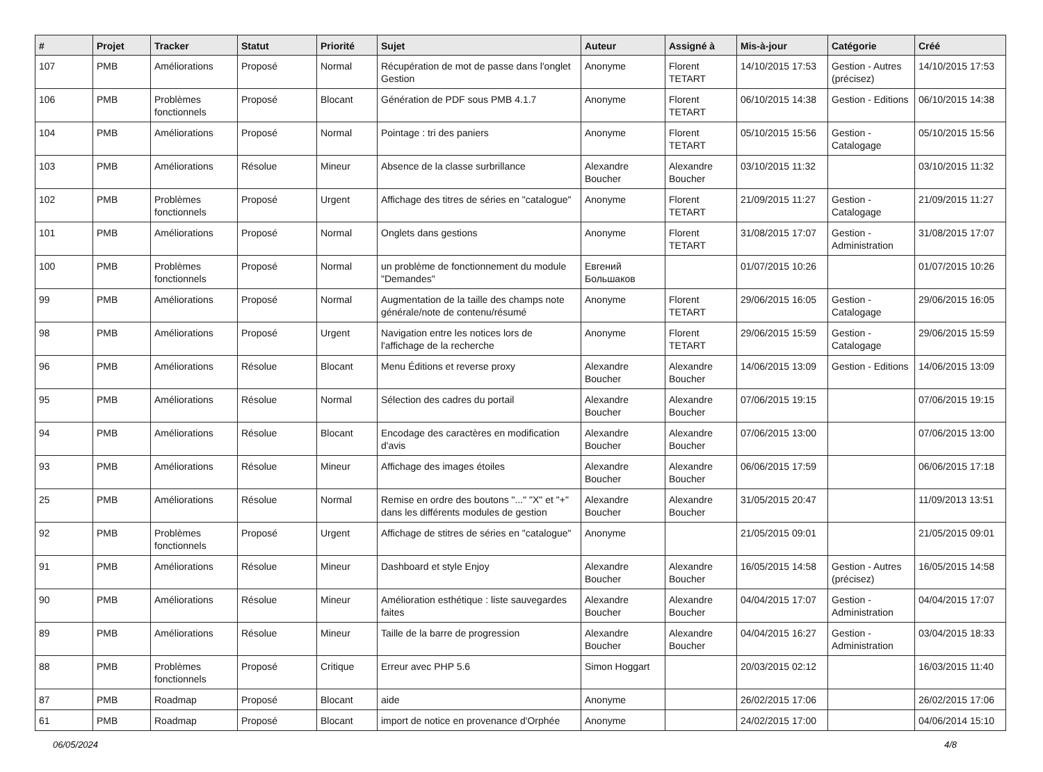| # | Projet | Tracker | Statut | Priorité | Sujet | Auteur | Assigné à | Mis-à-jour | Catégorie | Créé |
| --- | --- | --- | --- | --- | --- | --- | --- | --- | --- | --- |
| 107 | PMB | Améliorations | Proposé | Normal | Récupération de mot de passe dans l'onglet Gestion | Anonyme | Florent TETART | 14/10/2015 17:53 | Gestion - Autres (précisez) | 14/10/2015 17:53 |
| 106 | PMB | Problèmes fonctionnels | Proposé | Blocant | Génération de PDF sous PMB 4.1.7 | Anonyme | Florent TETART | 06/10/2015 14:38 | Gestion - Editions | 06/10/2015 14:38 |
| 104 | PMB | Améliorations | Proposé | Normal | Pointage : tri des paniers | Anonyme | Florent TETART | 05/10/2015 15:56 | Gestion - Catalogage | 05/10/2015 15:56 |
| 103 | PMB | Améliorations | Résolue | Mineur | Absence de la classe surbrillance | Alexandre Boucher | Alexandre Boucher | 03/10/2015 11:32 | | 03/10/2015 11:32 |
| 102 | PMB | Problèmes fonctionnels | Proposé | Urgent | Affichage des titres de séries en "catalogue" | Anonyme | Florent TETART | 21/09/2015 11:27 | Gestion - Catalogage | 21/09/2015 11:27 |
| 101 | PMB | Améliorations | Proposé | Normal | Onglets dans gestions | Anonyme | Florent TETART | 31/08/2015 17:07 | Gestion - Administration | 31/08/2015 17:07 |
| 100 | PMB | Problèmes fonctionnels | Proposé | Normal | un problème de fonctionnement du module "Demandes" | Евгений Большаков | | 01/07/2015 10:26 | | 01/07/2015 10:26 |
| 99 | PMB | Améliorations | Proposé | Normal | Augmentation de la taille des champs note générale/note de contenu/résumé | Anonyme | Florent TETART | 29/06/2015 16:05 | Gestion - Catalogage | 29/06/2015 16:05 |
| 98 | PMB | Améliorations | Proposé | Urgent | Navigation entre les notices lors de l'affichage de la recherche | Anonyme | Florent TETART | 29/06/2015 15:59 | Gestion - Catalogage | 29/06/2015 15:59 |
| 96 | PMB | Améliorations | Résolue | Blocant | Menu Éditions et reverse proxy | Alexandre Boucher | Alexandre Boucher | 14/06/2015 13:09 | Gestion - Editions | 14/06/2015 13:09 |
| 95 | PMB | Améliorations | Résolue | Normal | Sélection des cadres du portail | Alexandre Boucher | Alexandre Boucher | 07/06/2015 19:15 | | 07/06/2015 19:15 |
| 94 | PMB | Améliorations | Résolue | Blocant | Encodage des caractères en modification d'avis | Alexandre Boucher | Alexandre Boucher | 07/06/2015 13:00 | | 07/06/2015 13:00 |
| 93 | PMB | Améliorations | Résolue | Mineur | Affichage des images étoiles | Alexandre Boucher | Alexandre Boucher | 06/06/2015 17:59 | | 06/06/2015 17:18 |
| 25 | PMB | Améliorations | Résolue | Normal | Remise en ordre des boutons "..." "X" et "+" dans les différents modules de gestion | Alexandre Boucher | Alexandre Boucher | 31/05/2015 20:47 | | 11/09/2013 13:51 |
| 92 | PMB | Problèmes fonctionnels | Proposé | Urgent | Affichage de stitres de séries en "catalogue" | Anonyme | | 21/05/2015 09:01 | | 21/05/2015 09:01 |
| 91 | PMB | Améliorations | Résolue | Mineur | Dashboard et style Enjoy | Alexandre Boucher | Alexandre Boucher | 16/05/2015 14:58 | Gestion - Autres (précisez) | 16/05/2015 14:58 |
| 90 | PMB | Améliorations | Résolue | Mineur | Amélioration esthétique : liste sauvegardes faites | Alexandre Boucher | Alexandre Boucher | 04/04/2015 17:07 | Gestion - Administration | 04/04/2015 17:07 |
| 89 | PMB | Améliorations | Résolue | Mineur | Taille de la barre de progression | Alexandre Boucher | Alexandre Boucher | 04/04/2015 16:27 | Gestion - Administration | 03/04/2015 18:33 |
| 88 | PMB | Problèmes fonctionnels | Proposé | Critique | Erreur avec PHP 5.6 | Simon Hoggart | | 20/03/2015 02:12 | | 16/03/2015 11:40 |
| 87 | PMB | Roadmap | Proposé | Blocant | aide | Anonyme | | 26/02/2015 17:06 | | 26/02/2015 17:06 |
| 61 | PMB | Roadmap | Proposé | Blocant | import de notice en provenance d'Orphée | Anonyme | | 24/02/2015 17:00 | | 04/06/2014 15:10 |
06/05/2024 4/8